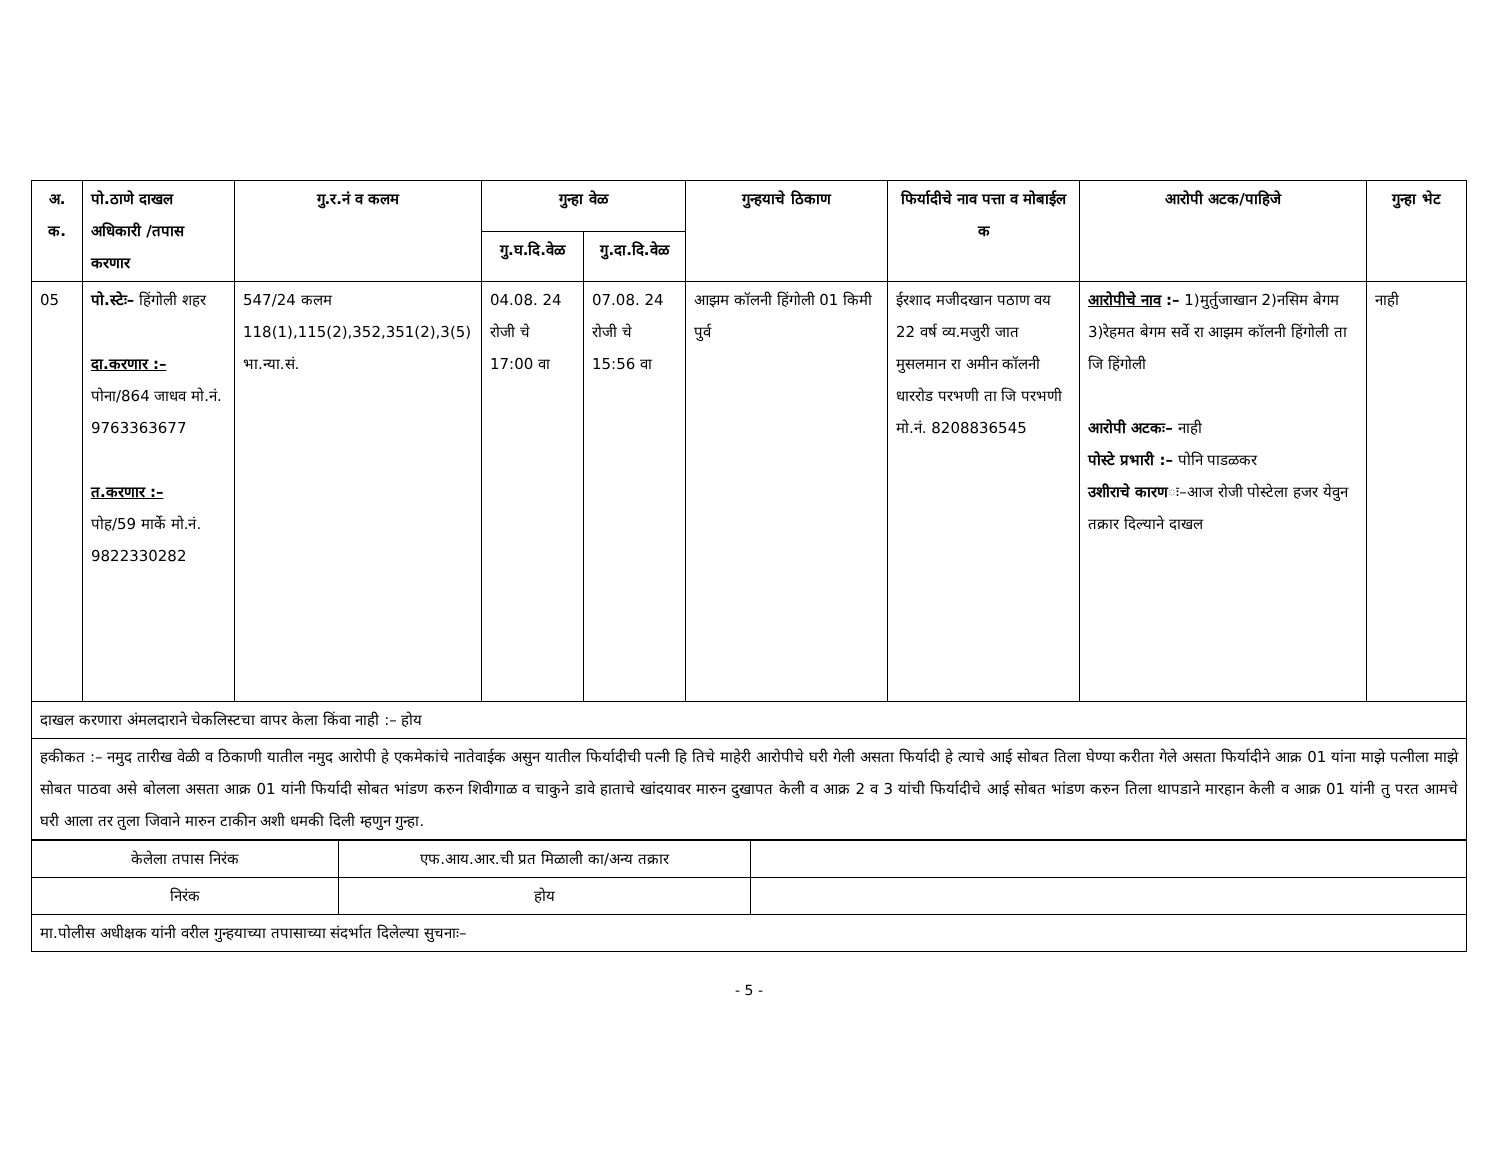| अ. क. | पो.ठाणे दाखल अधिकारी /तपास करणार | गु.र.नं व कलम | गुन्हा वेळ | | गुन्हयाचे ठिकाण | फिर्यादीचे नाव पत्ता व मोबाईल क | आरोपी अटक/पाहिजे | गुन्हा भेट |
| --- | --- | --- | --- | --- | --- | --- | --- | --- |
| | | | गु.घ.दि.वेळ | गु.दा.दि.वेळ | | | | |
| 05 | पो.स्टेः– हिंगोली शहर दा.करणार :– पोना/864 जाधव मो.नं. 9763363677 त.करणार :– पोह/59 मार्के मो.नं. 9822330282 | 547/24 कलम 118(1),115(2),352,351(2),3(5) भा.न्या.सं. | 04.08. 24 रोजी चे 17:00 वा | 07.08. 24 रोजी चे 15:56 वा | आझम कॉलनी हिंगोली 01 किमी पुर्व | ईरशाद मजीदखान पठाण वय 22 वर्ष व्य.मजुरी जात मुसलमान रा अमीन कॉलनी धाररोड परभणी ता जि परभणी मो.नं. 8208836545 | आरोपीचे नाव :– 1)मुर्तुजाखान 2)नसिम बेगम 3)रेहमत बेगम सर्वे रा आझम कॉलनी हिंगोली ता जि हिंगोली आरोपी अटकः– नाही पोस्टे प्रभारी :– पोनि पाडळकर उशीराचे कारण ः–आज रोजी पोस्टेला हजर येवुन तक्रार दिल्याने दाखल | नाही |
| दाखल करणारा अंमलदाराने चेकलिस्टचा वापर केला किंवा नाही :– होय | | | | | | | | |
| हकीकत :– नमुद तारीख वेळी व ठिकाणी यातील नमुद आरोपी हे एकमेकांचे नातेवाईक असुन यातील फिर्यादीची पत्नी हि तिचे माहेरी आरोपीचे घरी गेली असता फिर्यादी हे त्याचे आई सोबत तिला घेण्या करीता गेले असता फिर्यादीने आक्र 01 यांना माझे पत्नीला माझे सोबत पाठवा असे बोलला असता आक्र 01 यांनी फिर्यादी सोबत भांडण करुन शिवीगाळ व चाकुने डावे हाताचे खांदयावर मारुन दुखापत केली व आक्र 2 व 3 यांची फिर्यादीचे आई सोबत भांडण करुन तिला थापडाने मारहान केली व आक्र 01 यांनी तु परत आमचे घरी आला तर तुला जिवाने मारुन टाकीन अशी धमकी दिली म्हणुन गुन्हा. | | | | | | | | |
| केलेला तपास निरंक | एफ.आय.आर.ची प्रत मिळाली का/अन्य तक्रार | |
| निरंक | होय | |
| मा.पोलीस अधीक्षक यांनी वरील गुन्हयाच्या तपासाच्या संदर्भात दिलेल्या सुचनाः– | | |
- 5 -